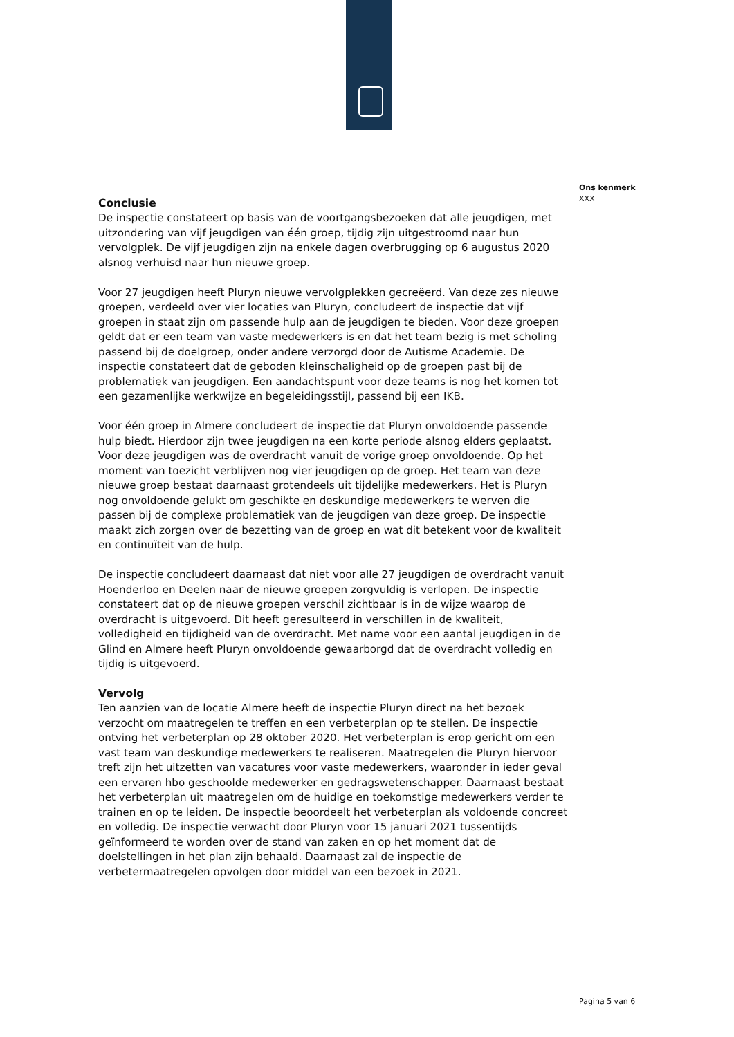Conclusie
De inspectie constateert op basis van de voortgangsbezoeken dat alle jeugdigen, met uitzondering van vijf jeugdigen van één groep, tijdig zijn uitgestroomd naar hun vervolgplek. De vijf jeugdigen zijn na enkele dagen overbrugging op 6 augustus 2020 alsnog verhuisd naar hun nieuwe groep.
Voor 27 jeugdigen heeft Pluryn nieuwe vervolgplekken gecreëerd. Van deze zes nieuwe groepen, verdeeld over vier locaties van Pluryn, concludeert de inspectie dat vijf groepen in staat zijn om passende hulp aan de jeugdigen te bieden. Voor deze groepen geldt dat er een team van vaste medewerkers is en dat het team bezig is met scholing passend bij de doelgroep, onder andere verzorgd door de Autisme Academie. De inspectie constateert dat de geboden kleinschaligheid op de groepen past bij de problematiek van jeugdigen. Een aandachtspunt voor deze teams is nog het komen tot een gezamenlijke werkwijze en begeleidingsstijl, passend bij een IKB.
Voor één groep in Almere concludeert de inspectie dat Pluryn onvoldoende passende hulp biedt. Hierdoor zijn twee jeugdigen na een korte periode alsnog elders geplaatst. Voor deze jeugdigen was de overdracht vanuit de vorige groep onvoldoende. Op het moment van toezicht verblijven nog vier jeugdigen op de groep. Het team van deze nieuwe groep bestaat daarnaast grotendeels uit tijdelijke medewerkers. Het is Pluryn nog onvoldoende gelukt om geschikte en deskundige medewerkers te werven die passen bij de complexe problematiek van de jeugdigen van deze groep. De inspectie maakt zich zorgen over de bezetting van de groep en wat dit betekent voor de kwaliteit en continuïteit van de hulp.
De inspectie concludeert daarnaast dat niet voor alle 27 jeugdigen de overdracht vanuit Hoenderloo en Deelen naar de nieuwe groepen zorgvuldig is verlopen. De inspectie constateert dat op de nieuwe groepen verschil zichtbaar is in de wijze waarop de overdracht is uitgevoerd. Dit heeft geresulteerd in verschillen in de kwaliteit, volledigheid en tijdigheid van de overdracht. Met name voor een aantal jeugdigen in de Glind en Almere heeft Pluryn onvoldoende gewaarborgd dat de overdracht volledig en tijdig is uitgevoerd.
Vervolg
Ten aanzien van de locatie Almere heeft de inspectie Pluryn direct na het bezoek verzocht om maatregelen te treffen en een verbeterplan op te stellen. De inspectie ontving het verbeterplan op 28 oktober 2020. Het verbeterplan is erop gericht om een vast team van deskundige medewerkers te realiseren. Maatregelen die Pluryn hiervoor treft zijn het uitzetten van vacatures voor vaste medewerkers, waaronder in ieder geval een ervaren hbo geschoolde medewerker en gedragswetenschapper. Daarnaast bestaat het verbeterplan uit maatregelen om de huidige en toekomstige medewerkers verder te trainen en op te leiden. De inspectie beoordeelt het verbeterplan als voldoende concreet en volledig. De inspectie verwacht door Pluryn voor 15 januari 2021 tussentijds geïnformeerd te worden over de stand van zaken en op het moment dat de doelstellingen in het plan zijn behaald. Daarnaast zal de inspectie de verbetermaatregelen opvolgen door middel van een bezoek in 2021.
Ons kenmerk
XXX
Pagina 5 van 6